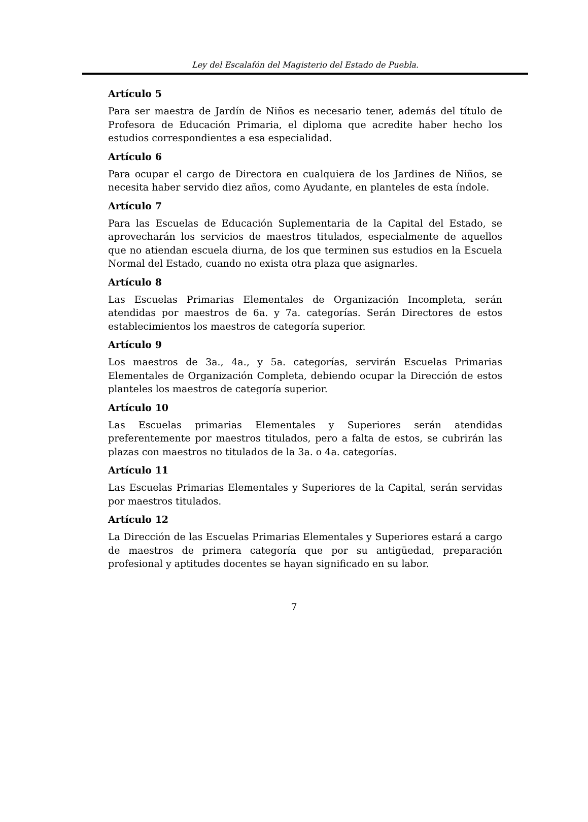Ley del Escalafón del Magisterio del Estado de Puebla.
Artículo 5
Para ser maestra de Jardín de Niños es necesario tener, además del título de Profesora de Educación Primaria, el diploma que acredite haber hecho los estudios correspondientes a esa especialidad.
Artículo 6
Para ocupar el cargo de Directora en cualquiera de los Jardines de Niños, se necesita haber servido diez años, como Ayudante, en planteles de esta índole.
Artículo 7
Para las Escuelas de Educación Suplementaria de la Capital del Estado, se aprovecharán los servicios de maestros titulados, especialmente de aquellos que no atiendan escuela diurna, de los que terminen sus estudios en la Escuela Normal del Estado, cuando no exista otra plaza que asignarles.
Artículo 8
Las Escuelas Primarias Elementales de Organización Incompleta, serán atendidas por maestros de 6a. y 7a. categorías. Serán Directores de estos establecimientos los maestros de categoría superior.
Artículo 9
Los maestros de 3a., 4a., y 5a. categorías, servirán Escuelas Primarias Elementales de Organización Completa, debiendo ocupar la Dirección de estos planteles los maestros de categoría superior.
Artículo 10
Las Escuelas primarias Elementales y Superiores serán atendidas preferentemente por maestros titulados, pero a falta de estos, se cubrirán las plazas con maestros no titulados de la 3a. o 4a. categorías.
Artículo 11
Las Escuelas Primarias Elementales y Superiores de la Capital, serán servidas por maestros titulados.
Artículo 12
La Dirección de las Escuelas Primarias Elementales y Superiores estará a cargo de maestros de primera categoría que por su antigüedad, preparación profesional y aptitudes docentes se hayan significado en su labor.
7